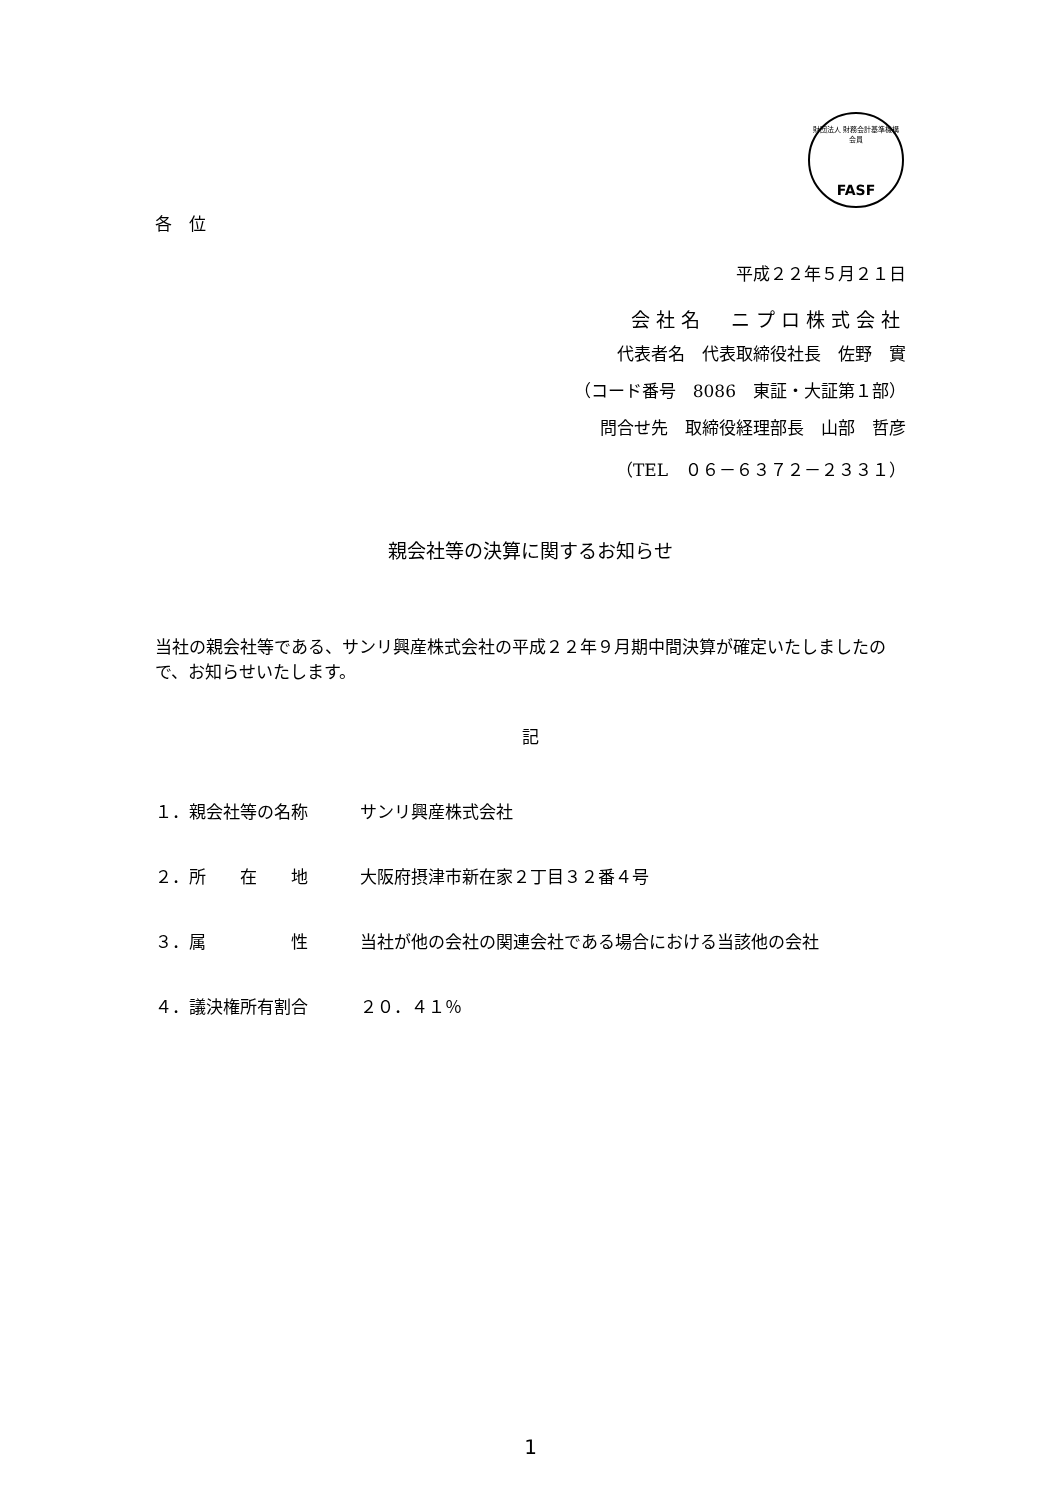財団法人 財務会計基準機構 会員
FASF
各　位
平成２２年５月２１日
会社名　ニプロ株式会社
代表者名　代表取締役社長　佐野　實
（コード番号　8086　東証・大証第１部）
問合せ先　取締役経理部長　山部　哲彦
（TEL　０６－６３７２－２３３１）
親会社等の決算に関するお知らせ
当社の親会社等である、サンリ興産株式会社の平成２２年９月期中間決算が確定いたしましたので、お知らせいたします。
記
１．親会社等の名称 サンリ興産株式会社
２．所　　在　　地 大阪府摂津市新在家２丁目３２番４号
３．属　　　　　性 当社が他の会社の関連会社である場合における当該他の会社
４．議決権所有割合 ２０．４１％
1